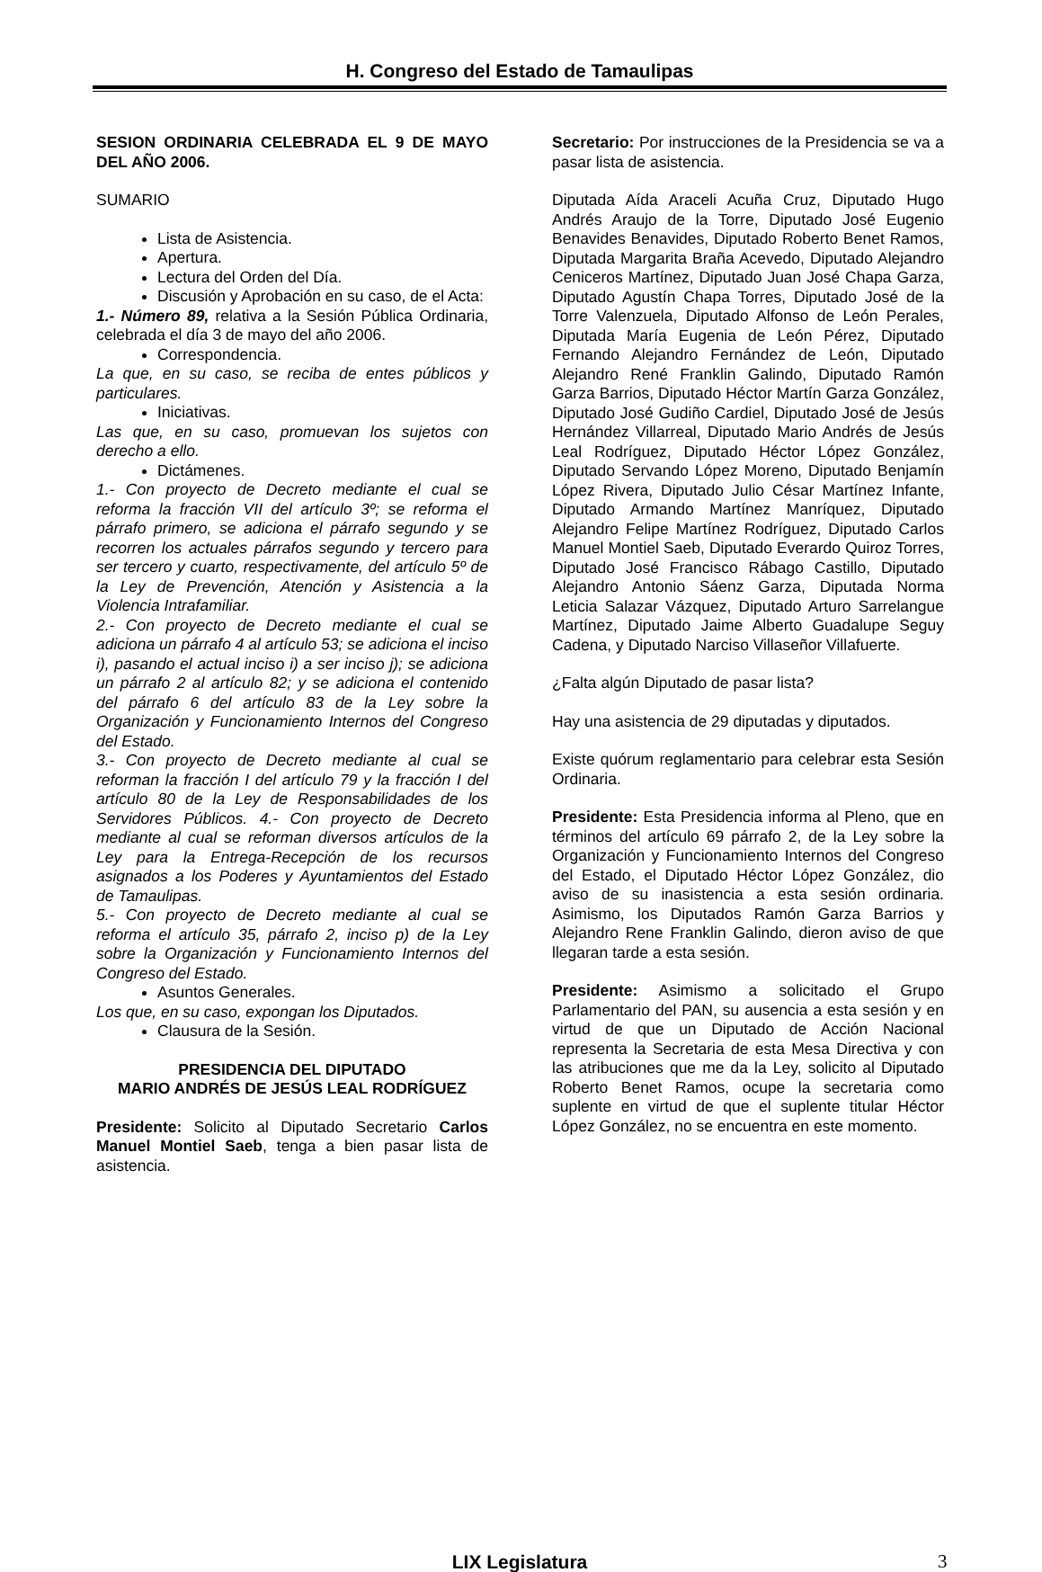H. Congreso del Estado de Tamaulipas
SESION ORDINARIA CELEBRADA EL 9 DE MAYO DEL AÑO 2006.
SUMARIO
Lista de Asistencia.
Apertura.
Lectura del Orden del Día.
Discusión y Aprobación en su caso, de el Acta:
1.- Número 89, relativa a la Sesión Pública Ordinaria, celebrada el día 3 de mayo del año 2006.
Correspondencia.
La que, en su caso, se reciba de entes públicos y particulares.
Iniciativas.
Las que, en su caso, promuevan los sujetos con derecho a ello.
Dictámenes.
1.- Con proyecto de Decreto mediante el cual se reforma la fracción VII del artículo 3º; se reforma el párrafo primero, se adiciona el párrafo segundo y se recorren los actuales párrafos segundo y tercero para ser tercero y cuarto, respectivamente, del artículo 5º de la Ley de Prevención, Atención y Asistencia a la Violencia Intrafamiliar.
2.- Con proyecto de Decreto mediante el cual se adiciona un párrafo 4 al artículo 53; se adiciona el inciso i), pasando el actual inciso i) a ser inciso j); se adiciona un párrafo 2 al artículo 82; y se adiciona el contenido del párrafo 6 del artículo 83 de la Ley sobre la Organización y Funcionamiento Internos del Congreso del Estado.
3.- Con proyecto de Decreto mediante al cual se reforman la fracción I del artículo 79 y la fracción I del artículo 80 de la Ley de Responsabilidades de los Servidores Públicos. 4.- Con proyecto de Decreto mediante al cual se reforman diversos artículos de la Ley para la Entrega-Recepción de los recursos asignados a los Poderes y Ayuntamientos del Estado de Tamaulipas.
5.- Con proyecto de Decreto mediante al cual se reforma el artículo 35, párrafo 2, inciso p) de la Ley sobre la Organización y Funcionamiento Internos del Congreso del Estado.
Asuntos Generales.
Los que, en su caso, expongan los Diputados.
Clausura de la Sesión.
PRESIDENCIA DEL DIPUTADO
MARIO ANDRÉS DE JESÚS LEAL RODRÍGUEZ
Presidente: Solicito al Diputado Secretario Carlos Manuel Montiel Saeb, tenga a bien pasar lista de asistencia.
Secretario: Por instrucciones de la Presidencia se va a pasar lista de asistencia.
Diputada Aída Araceli Acuña Cruz, Diputado Hugo Andrés Araujo de la Torre, Diputado José Eugenio Benavides Benavides, Diputado Roberto Benet Ramos, Diputada Margarita Braña Acevedo, Diputado Alejandro Ceniceros Martínez, Diputado Juan José Chapa Garza, Diputado Agustín Chapa Torres, Diputado José de la Torre Valenzuela, Diputado Alfonso de León Perales, Diputada María Eugenia de León Pérez, Diputado Fernando Alejandro Fernández de León, Diputado Alejandro René Franklin Galindo, Diputado Ramón Garza Barrios, Diputado Héctor Martín Garza González, Diputado José Gudiño Cardiel, Diputado José de Jesús Hernández Villarreal, Diputado Mario Andrés de Jesús Leal Rodríguez, Diputado Héctor López González, Diputado Servando López Moreno, Diputado Benjamín López Rivera, Diputado Julio César Martínez Infante, Diputado Armando Martínez Manríquez, Diputado Alejandro Felipe Martínez Rodríguez, Diputado Carlos Manuel Montiel Saeb, Diputado Everardo Quiroz Torres, Diputado José Francisco Rábago Castillo, Diputado Alejandro Antonio Sáenz Garza, Diputada Norma Leticia Salazar Vázquez, Diputado Arturo Sarrelangue Martínez, Diputado Jaime Alberto Guadalupe Seguy Cadena, y Diputado Narciso Villaseñor Villafuerte.
¿Falta algún Diputado de pasar lista?
Hay una asistencia de 29 diputadas y diputados.
Existe quórum reglamentario para celebrar esta Sesión Ordinaria.
Presidente: Esta Presidencia informa al Pleno, que en términos del artículo 69 párrafo 2, de la Ley sobre la Organización y Funcionamiento Internos del Congreso del Estado, el Diputado Héctor López González, dio aviso de su inasistencia a esta sesión ordinaria. Asimismo, los Diputados Ramón Garza Barrios y Alejandro Rene Franklin Galindo, dieron aviso de que llegaran tarde a esta sesión.
Presidente: Asimismo a solicitado el Grupo Parlamentario del PAN, su ausencia a esta sesión y en virtud de que un Diputado de Acción Nacional representa la Secretaria de esta Mesa Directiva y con las atribuciones que me da la Ley, solicito al Diputado Roberto Benet Ramos, ocupe la secretaria como suplente en virtud de que el suplente titular Héctor López González, no se encuentra en este momento.
LIX Legislatura 3